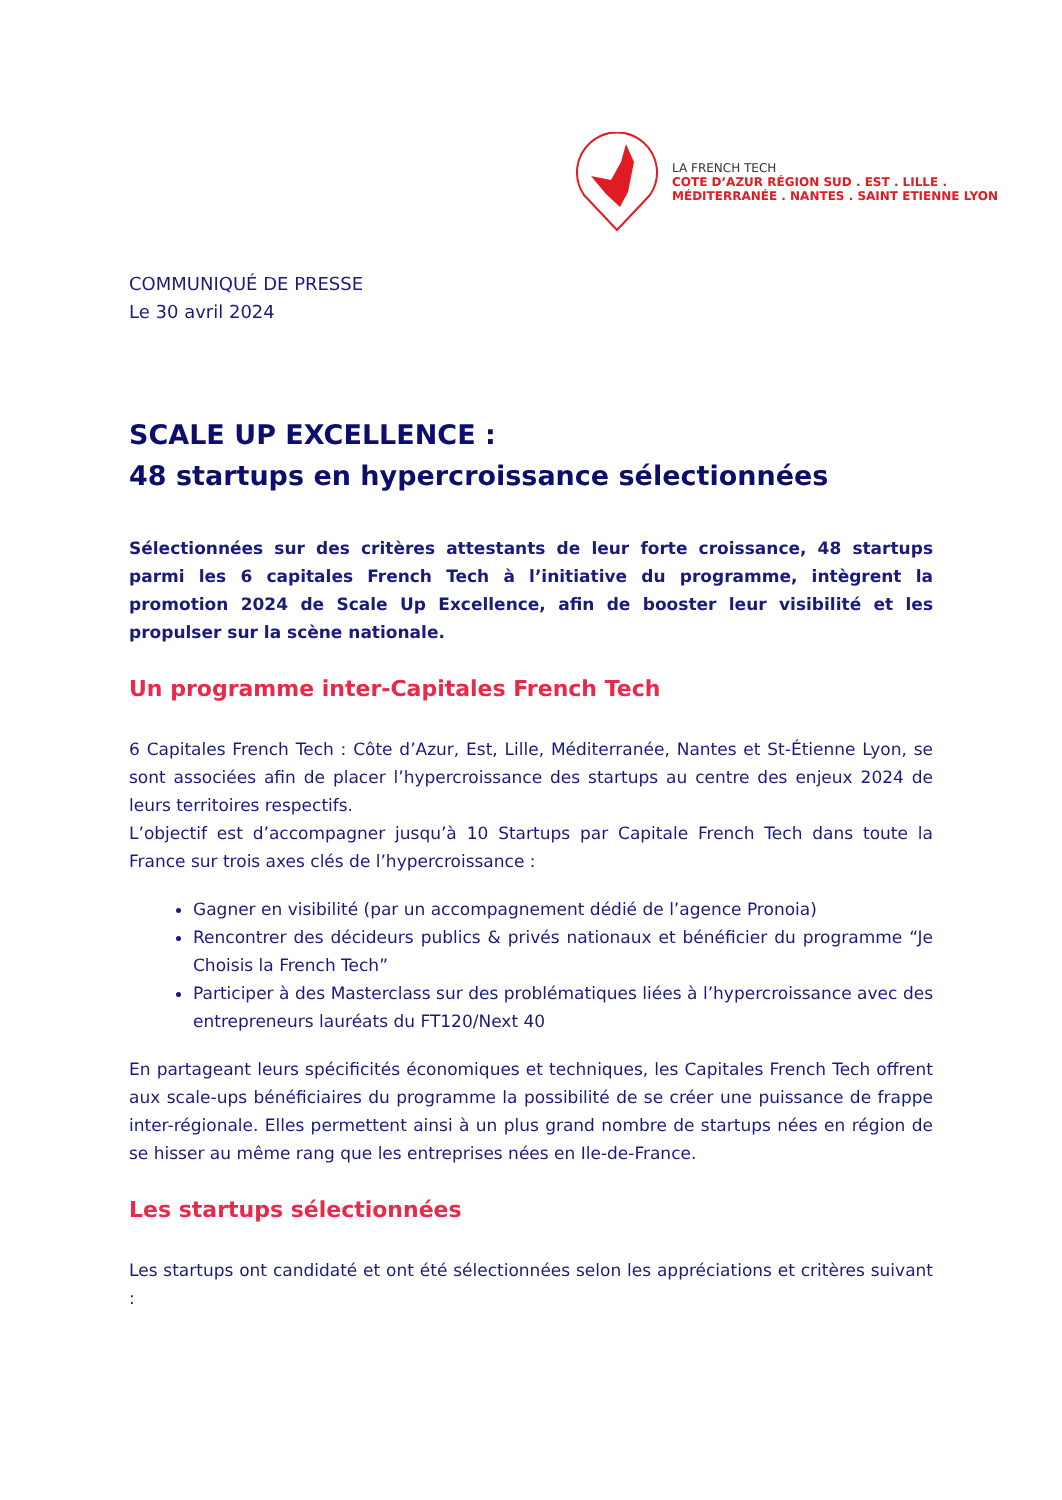LA FRENCH TECH
COTE D’AZUR RÉGION SUD . EST . LILLE .
MÉDITERRANÉE . NANTES . SAINT ETIENNE LYON
COMMUNIQUÉ DE PRESSE
Le 30 avril 2024
SCALE UP EXCELLENCE :
48 startups en hypercroissance sélectionnées
Sélectionnées sur des critères attestants de leur forte croissance, 48 startups parmi les 6 capitales French Tech à l’initiative du programme, intègrent la promotion 2024 de Scale Up Excellence, afin de booster leur visibilité et les propulser sur la scène nationale.
Un programme inter-Capitales French Tech
6 Capitales French Tech : Côte d’Azur, Est, Lille, Méditerranée, Nantes et St-Étienne Lyon, se sont associées afin de placer l’hypercroissance des startups au centre des enjeux 2024 de leurs territoires respectifs.
L’objectif est d’accompagner jusqu’à 10 Startups par Capitale French Tech dans toute la France sur trois axes clés de l’hypercroissance :
Gagner en visibilité (par un accompagnement dédié de l’agence Pronoia)
Rencontrer des décideurs publics & privés nationaux et bénéficier du programme “Je Choisis la French Tech”
Participer à des Masterclass sur des problématiques liées à l’hypercroissance avec des entrepreneurs lauréats du FT120/Next 40
En partageant leurs spécificités économiques et techniques, les Capitales French Tech offrent aux scale-ups bénéficiaires du programme la possibilité de se créer une puissance de frappe inter-régionale. Elles permettent ainsi à un plus grand nombre de startups nées en région de se hisser au même rang que les entreprises nées en Ile-de-France.
Les startups sélectionnées
Les startups ont candidaté et ont été sélectionnées selon les appréciations et critères suivant :